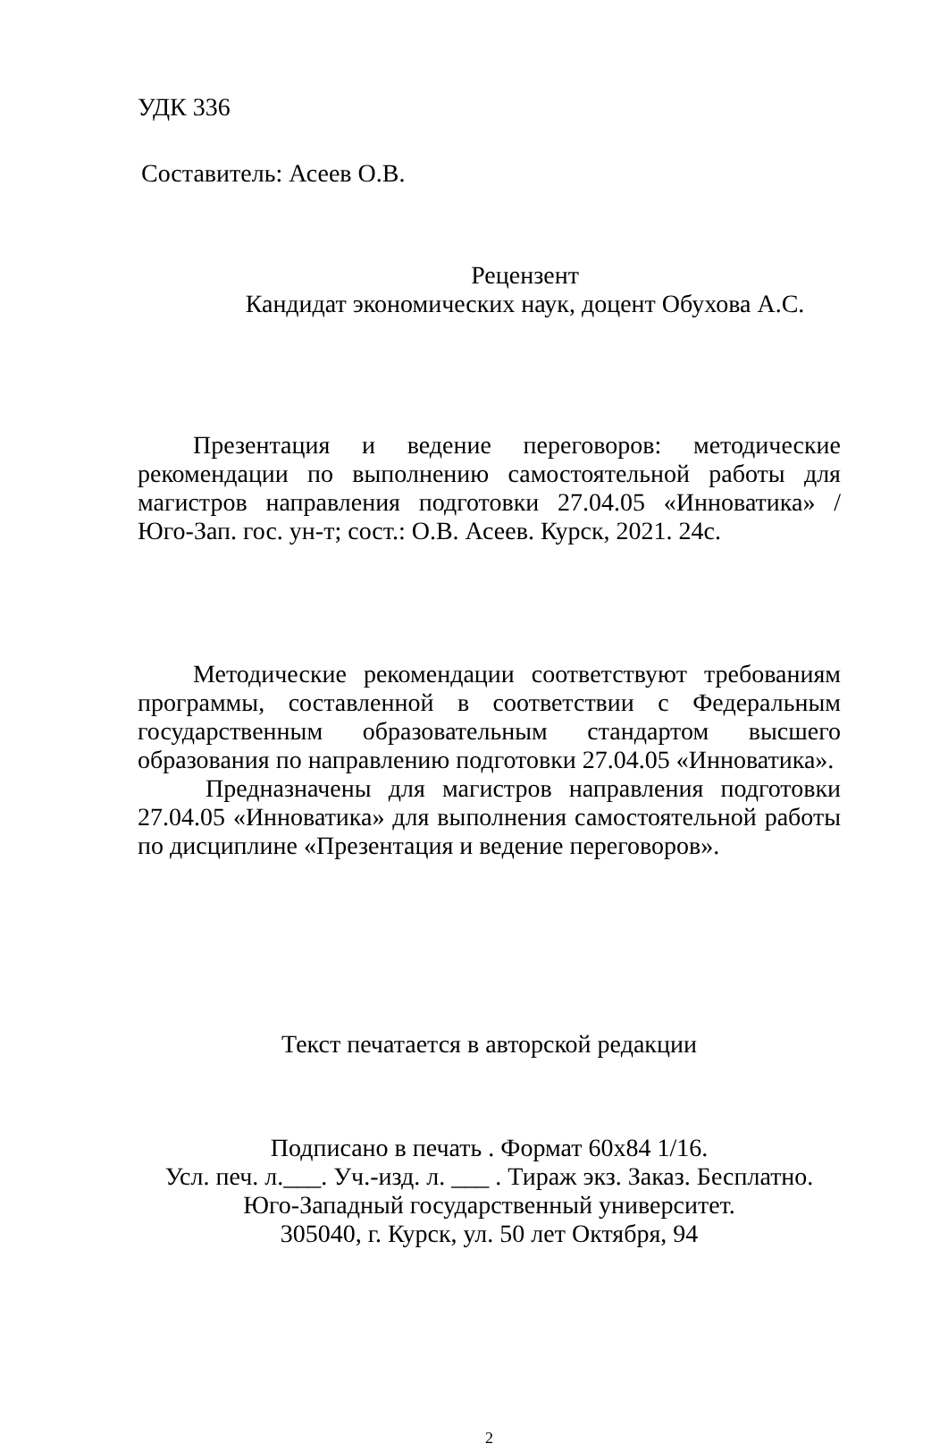УДК 336
Составитель: Асеев О.В.
Рецензент
Кандидат экономических наук, доцент Обухова А.С.
Презентация и ведение переговоров: методические рекомендации по выполнению самостоятельной работы для магистров направления подготовки 27.04.05 «Инноватика» / Юго-Зап. гос. ун-т; сост.: О.В. Асеев. Курск, 2021. 24с.
Методические рекомендации соответствуют требованиям программы, составленной в соответствии с Федеральным государственным образовательным стандартом высшего образования по направлению подготовки 27.04.05 «Инноватика».
Предназначены для магистров направления подготовки 27.04.05 «Инноватика» для выполнения самостоятельной работы по дисциплине «Презентация и ведение переговоров».
Текст печатается в авторской редакции
Подписано в печать . Формат 60х84 1/16.
Усл. печ. л.___. Уч.-изд. л. ___ . Тираж экз. Заказ. Бесплатно.
Юго-Западный государственный университет.
305040, г. Курск, ул. 50 лет Октября, 94
2